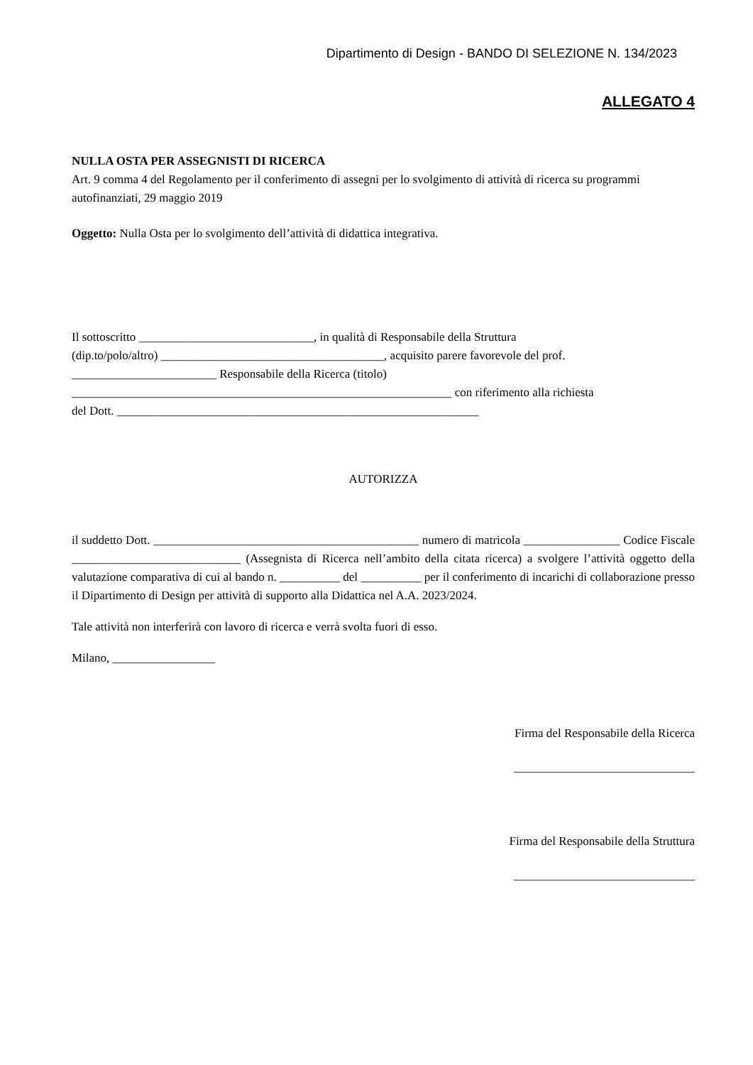Dipartimento di Design - BANDO DI SELEZIONE N. 134/2023
ALLEGATO 4
NULLA OSTA PER ASSEGNISTI DI RICERCA
Art. 9 comma 4 del Regolamento per il conferimento di assegni per lo svolgimento di attività di ricerca su programmi autofinanziati, 29 maggio 2019
Oggetto: Nulla Osta per lo svolgimento dell’attività di didattica integrativa.
Il sottoscritto _____________________________, in qualità di Responsabile della Struttura
(dip.to/polo/altro) _____________________________________, acquisito parere favorevole del prof.
________________________ Responsabile della Ricerca (titolo)
_______________________________________________________________ con riferimento alla richiesta
del Dott. ____________________________________________________________
AUTORIZZA
il suddetto Dott. ____________________________________________ numero di matricola ________________ Codice Fiscale ____________________________ (Assegnista di Ricerca nell’ambito della citata ricerca) a svolgere l’attività oggetto della valutazione comparativa di cui al bando n. __________ del __________ per il conferimento di incarichi di collaborazione presso il Dipartimento di Design per attività di supporto alla Didattica nel A.A. 2023/2024.
Tale attività non interferirà con lavoro di ricerca e verrà svolta fuori di esso.
Milano, _________________
Firma del Responsabile della Ricerca
______________________________
Firma del Responsabile della Struttura
______________________________